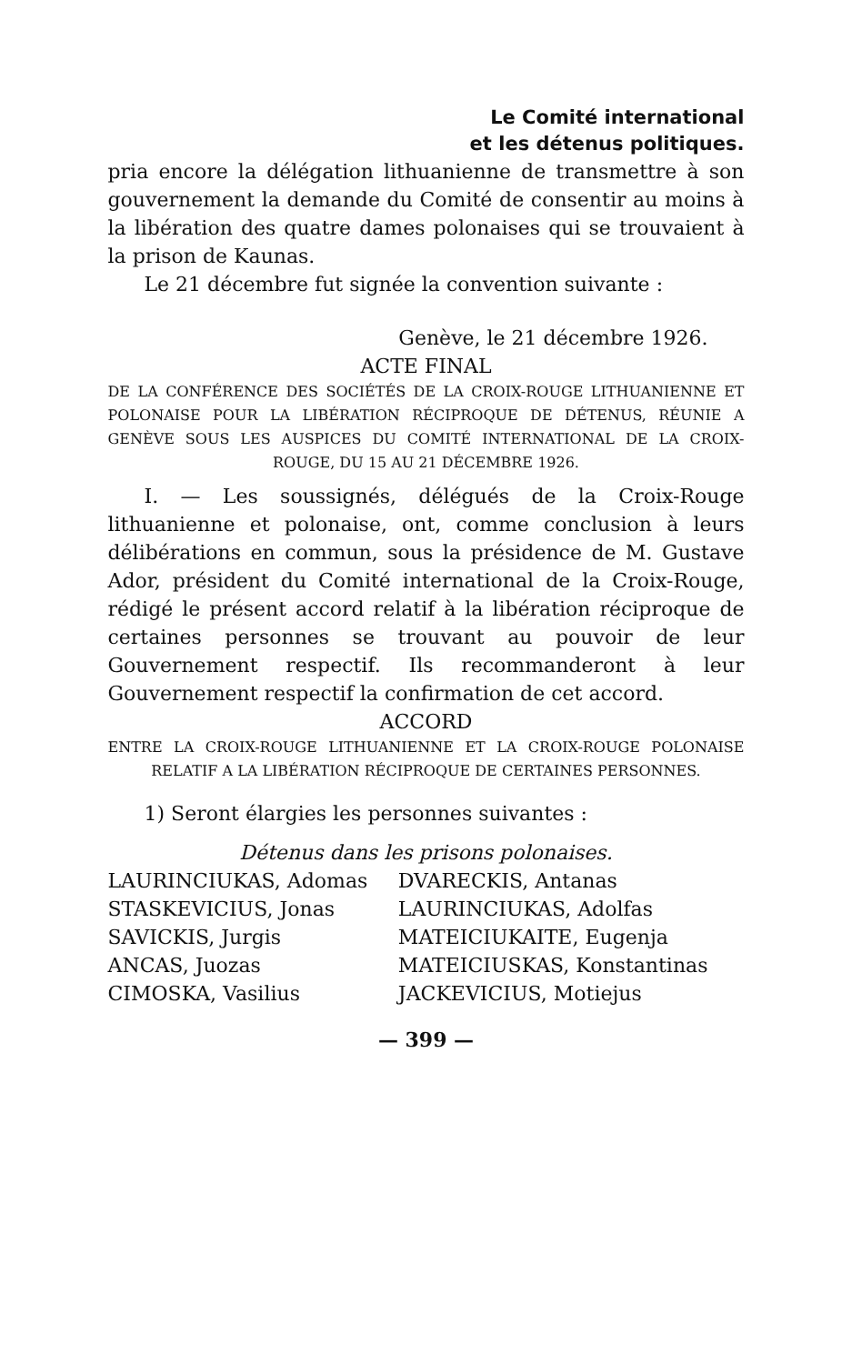Le Comité international
et les détenus politiques.
pria encore la délégation lithuanienne de transmettre à son gouvernement la demande du Comité de consentir au moins à la libération des quatre dames polonaises qui se trouvaient à la prison de Kaunas.
Le 21 décembre fut signée la convention suivante :
Genève, le 21 décembre 1926.
ACTE FINAL
DE LA CONFÉRENCE DES SOCIÉTÉS DE LA CROIX-ROUGE LITHUANIENNE ET POLONAISE POUR LA LIBÉRATION RÉCIPROQUE DE DÉTENUS, RÉUNIE A GENÈVE SOUS LES AUSPICES DU COMITÉ INTERNATIONAL DE LA CROIX-ROUGE, DU 15 AU 21 DÉCEMBRE 1926.
I. — Les soussignés, délégués de la Croix-Rouge lithuanienne et polonaise, ont, comme conclusion à leurs délibérations en commun, sous la présidence de M. Gustave Ador, président du Comité international de la Croix-Rouge, rédigé le présent accord relatif à la libération réciproque de certaines personnes se trouvant au pouvoir de leur Gouvernement respectif. Ils recommanderont à leur Gouvernement respectif la confirmation de cet accord.
ACCORD
ENTRE LA CROIX-ROUGE LITHUANIENNE ET LA CROIX-ROUGE POLONAISE RELATIF A LA LIBÉRATION RÉCIPROQUE DE CERTAINES PERSONNES.
1) Seront élargies les personnes suivantes :
Détenus dans les prisons polonaises.
| LAURINCIUKAS, Adomas | DVARECKIS, Antanas |
| STASKEVICIUS, Jonas | LAURINCIUKAS, Adolfas |
| SAVICKIS, Jurgis | MATEICIUKAITE, Eugenja |
| ANCAS, Juozas | MATEICIUSKAS, Konstantinas |
| CIMOSKA, Vasilius | JACKEVICIUS, Motiejus |
— 399 —